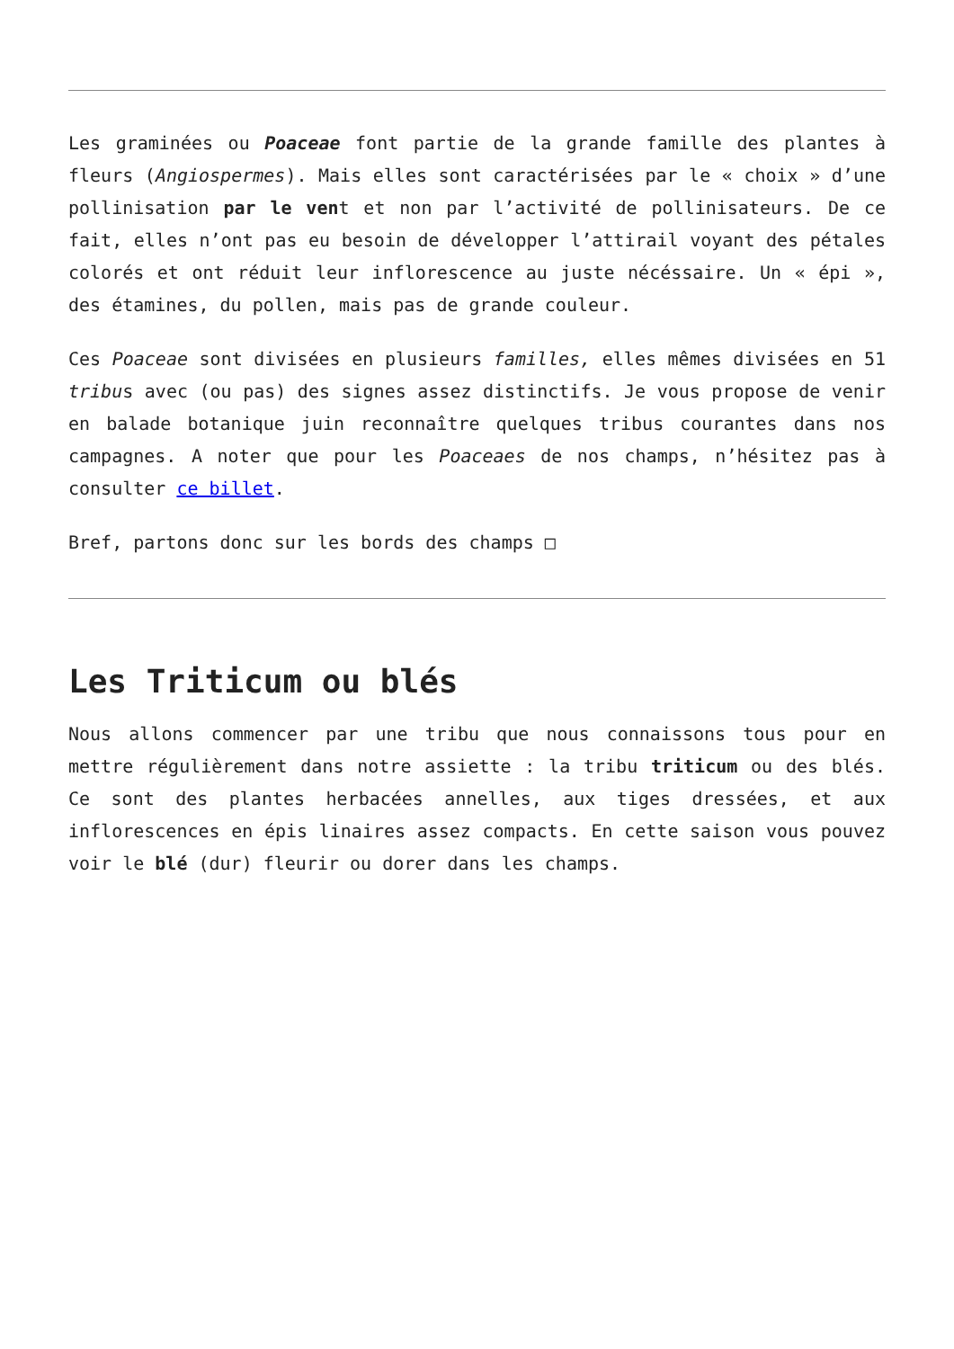Les graminées ou Poaceae font partie de la grande famille des plantes à fleurs (Angiospermes). Mais elles sont caractérisées par le « choix » d’une pollinisation par le vent et non par l’activité de pollinisateurs. De ce fait, elles n’ont pas eu besoin de développer l’attirail voyant des pétales colorés et ont réduit leur inflorescence au juste nécéssaire. Un « épi », des étamines, du pollen, mais pas de grande couleur.
Ces Poaceae sont divisées en plusieurs familles, elles mêmes divisées en 51 tribus avec (ou pas) des signes assez distinctifs. Je vous propose de venir en balade botanique juin reconnaître quelques tribus courantes dans nos campagnes. A noter que pour les Poaceaes de nos champs, n’hésitez pas à consulter ce billet.
Bref, partons donc sur les bords des champs □
Les Triticum ou blés
Nous allons commencer par une tribu que nous connaissons tous pour en mettre régulièrement dans notre assiette : la tribu triticum ou des blés. Ce sont des plantes herbacées annelles, aux tiges dressées, et aux inflorescences en épis linaires assez compacts. En cette saison vous pouvez voir le blé (dur) fleurir ou dorer dans les champs.